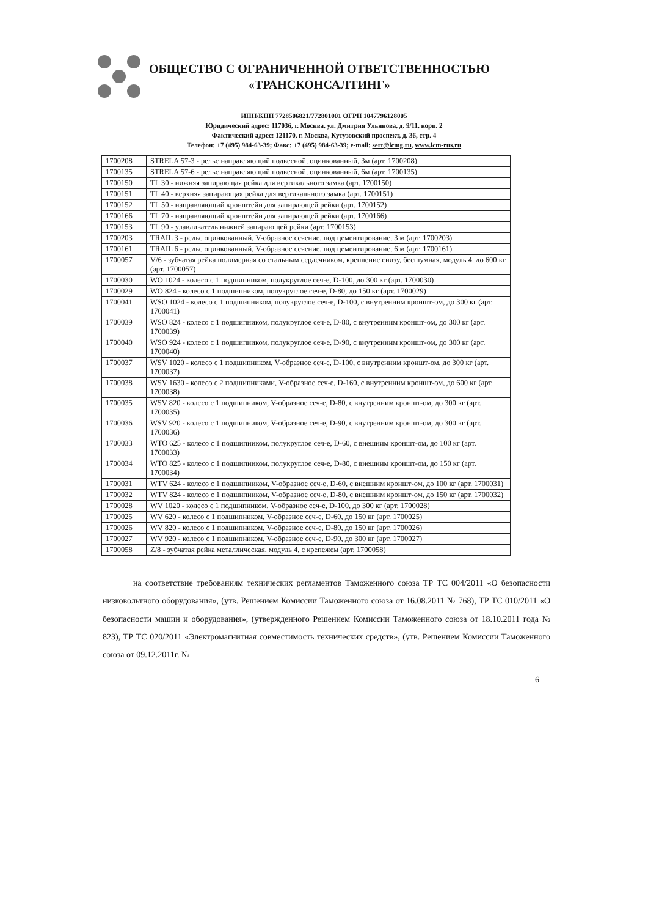ОБЩЕСТВО С ОГРАНИЧЕННОЙ ОТВЕТСТВЕННОСТЬЮ
«ТРАНСКОНСАЛТИНГ»
ИНН/КПП 7728506821/772801001 ОГРН 1047796128005
Юридический адрес: 117036, г. Москва, ул. Дмитрия Ульянова, д. 9/11, корп. 2
Фактический адрес: 121170, г. Москва, Кутузовский проспект, д. 36, стр. 4
Телефон: +7 (495) 984-63-39; Факс: +7 (495) 984-63-39; e-mail: sert@lcmg.ru, www.lcm-rus.ru
| 1700208 | STRELA 57-3 - рельс направляющий подвесной, оцинкованный, 3м (арт. 1700208) |
| 1700135 | STRELA 57-6 - рельс направляющий подвесной, оцинкованный, 6м (арт. 1700135) |
| 1700150 | TL 30 - нижняя запирающая рейка для вертикального замка (арт. 1700150) |
| 1700151 | TL 40 - верхняя запирающая рейка для вертикального замка (арт. 1700151) |
| 1700152 | TL 50 - направляющий кронштейн для запирающей рейки (арт. 1700152) |
| 1700166 | TL 70 - направляющий кронштейн для запирающей рейки (арт. 1700166) |
| 1700153 | TL 90 - улавливатель нижней запирающей рейки (арт. 1700153) |
| 1700203 | TRAIL 3 - рельс оцинкованный, V-образное сечение, под цементирование, 3 м (арт. 1700203) |
| 1700161 | TRAIL 6 - рельс оцинкованный, V-образное сечение, под цементирование, 6 м (арт. 1700161) |
| 1700057 | V/6 - зубчатая рейка полимерная со стальным сердечником, крепление снизу, бесшумная, модуль 4, до 600 кг (арт. 1700057) |
| 1700030 | WO 1024 - колесо с 1 подшипником, полукруглое сеч-е, D-100, до 300 кг (арт. 1700030) |
| 1700029 | WO 824 - колесо с 1 подшипником, полукруглое сеч-е, D-80, до 150 кг (арт. 1700029) |
| 1700041 | WSO 1024 - колесо с 1 подшипником, полукруглое сеч-е, D-100, с внутренним кроншт-ом, до 300 кг (арт. 1700041) |
| 1700039 | WSO 824 - колесо с 1 подшипником, полукруглое сеч-е, D-80, с внутренним кроншт-ом, до 300 кг (арт. 1700039) |
| 1700040 | WSO 924 - колесо с 1 подшипником, полукруглое сеч-е, D-90, с внутренним кроншт-ом, до 300 кг (арт. 1700040) |
| 1700037 | WSV 1020 - колесо с 1 подшипником, V-образное сеч-е, D-100, с внутренним кроншт-ом, до 300 кг (арт. 1700037) |
| 1700038 | WSV 1630 - колесо с 2 подшипниками, V-образное сеч-е, D-160, с внутренним кроншт-ом, до 600 кг (арт. 1700038) |
| 1700035 | WSV 820 - колесо с 1 подшипником, V-образное сеч-е, D-80, с внутренним кроншт-ом, до 300 кг (арт. 1700035) |
| 1700036 | WSV 920 - колесо с 1 подшипником, V-образное сеч-е, D-90, с внутренним кроншт-ом, до 300 кг (арт. 1700036) |
| 1700033 | WTO 625 - колесо с 1 подшипником, полукруглое сеч-е, D-60, с внешним кроншт-ом, до 100 кг (арт. 1700033) |
| 1700034 | WTO 825 - колесо с 1 подшипником, полукруглое сеч-е, D-80, с внешним кроншт-ом, до 150 кг (арт. 1700034) |
| 1700031 | WTV 624 - колесо с 1 подшипником, V-образное сеч-е, D-60, с внешним кроншт-ом, до 100 кг (арт. 1700031) |
| 1700032 | WTV 824 - колесо с 1 подшипником, V-образное сеч-е, D-80, с внешним кроншт-ом, до 150 кг (арт. 1700032) |
| 1700028 | WV 1020 - колесо с 1 подшипником, V-образное сеч-е, D-100, до 300 кг (арт. 1700028) |
| 1700025 | WV 620 - колесо с 1 подшипником, V-образное сеч-е, D-60, до 150 кг (арт. 1700025) |
| 1700026 | WV 820 - колесо с 1 подшипником, V-образное сеч-е, D-80, до 150 кг (арт. 1700026) |
| 1700027 | WV 920 - колесо с 1 подшипником, V-образное сеч-е, D-90, до 300 кг (арт. 1700027) |
| 1700058 | Z/8 - зубчатая рейка металлическая, модуль 4, с крепежем (арт. 1700058) |
на соответствие требованиям технических регламентов Таможенного союза ТР ТС 004/2011 «О безопасности низковольтного оборудования», (утв. Решением Комиссии Таможенного союза от 16.08.2011 № 768), ТР ТС 010/2011 «О безопасности машин и оборудования», (утвержденного Решением Комиссии Таможенного союза от 18.10.2011 года № 823), ТР ТС 020/2011 «Электромагнитная совместимость технических средств», (утв. Решением Комиссии Таможенного союза от 09.12.2011г. №
6